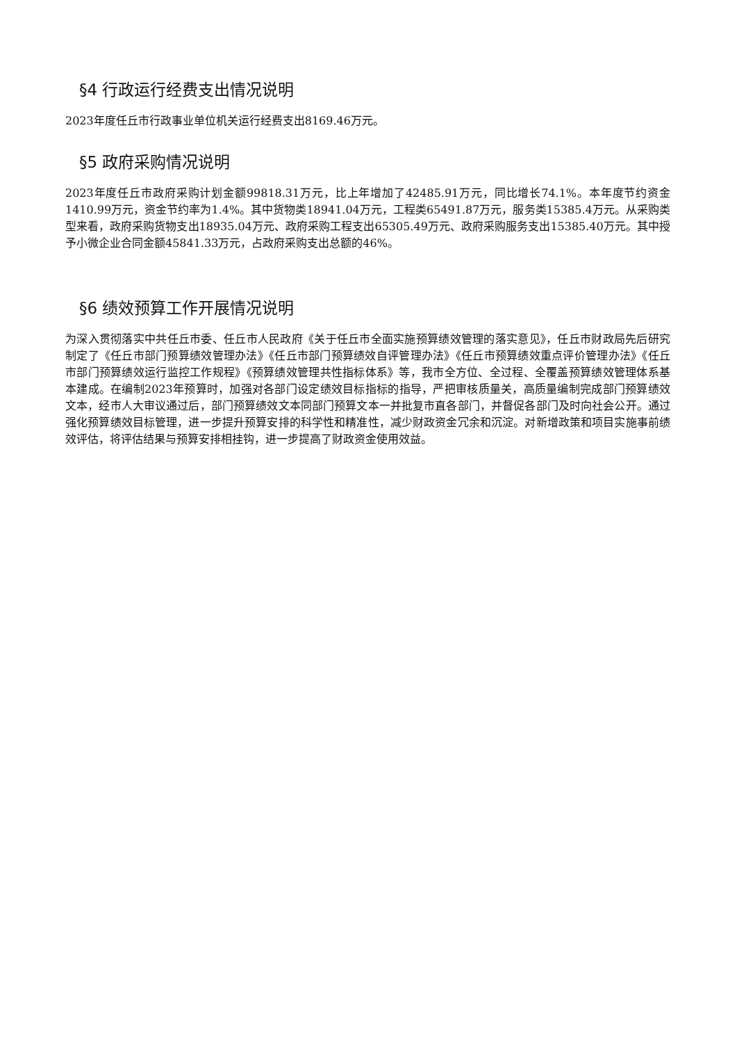§4 行政运行经费支出情况说明
2023年度任丘市行政事业单位机关运行经费支出8169.46万元。
§5 政府采购情况说明
2023年度任丘市政府采购计划金额99818.31万元，比上年增加了42485.91万元，同比增长74.1%。本年度节约资金1410.99万元，资金节约率为1.4%。其中货物类18941.04万元，工程类65491.87万元，服务类15385.4万元。从采购类型来看，政府采购货物支出18935.04万元、政府采购工程支出65305.49万元、政府采购服务支出15385.40万元。其中授予小微企业合同金额45841.33万元，占政府采购支出总额的46%。
§6 绩效预算工作开展情况说明
为深入贯彻落实中共任丘市委、任丘市人民政府《关于任丘市全面实施预算绩效管理的落实意见》，任丘市财政局先后研究制定了《任丘市部门预算绩效管理办法》《任丘市部门预算绩效自评管理办法》《任丘市预算绩效重点评价管理办法》《任丘市部门预算绩效运行监控工作规程》《预算绩效管理共性指标体系》等，我市全方位、全过程、全覆盖预算绩效管理体系基本建成。在编制2023年预算时，加强对各部门设定绩效目标指标的指导，严把审核质量关，高质量编制完成部门预算绩效文本，经市人大审议通过后，部门预算绩效文本同部门预算文本一并批复市直各部门，并督促各部门及时向社会公开。通过强化预算绩效目标管理，进一步提升预算安排的科学性和精准性，减少财政资金冗余和沉淀。对新增政策和项目实施事前绩效评估，将评估结果与预算安排相挂钩，进一步提高了财政资金使用效益。